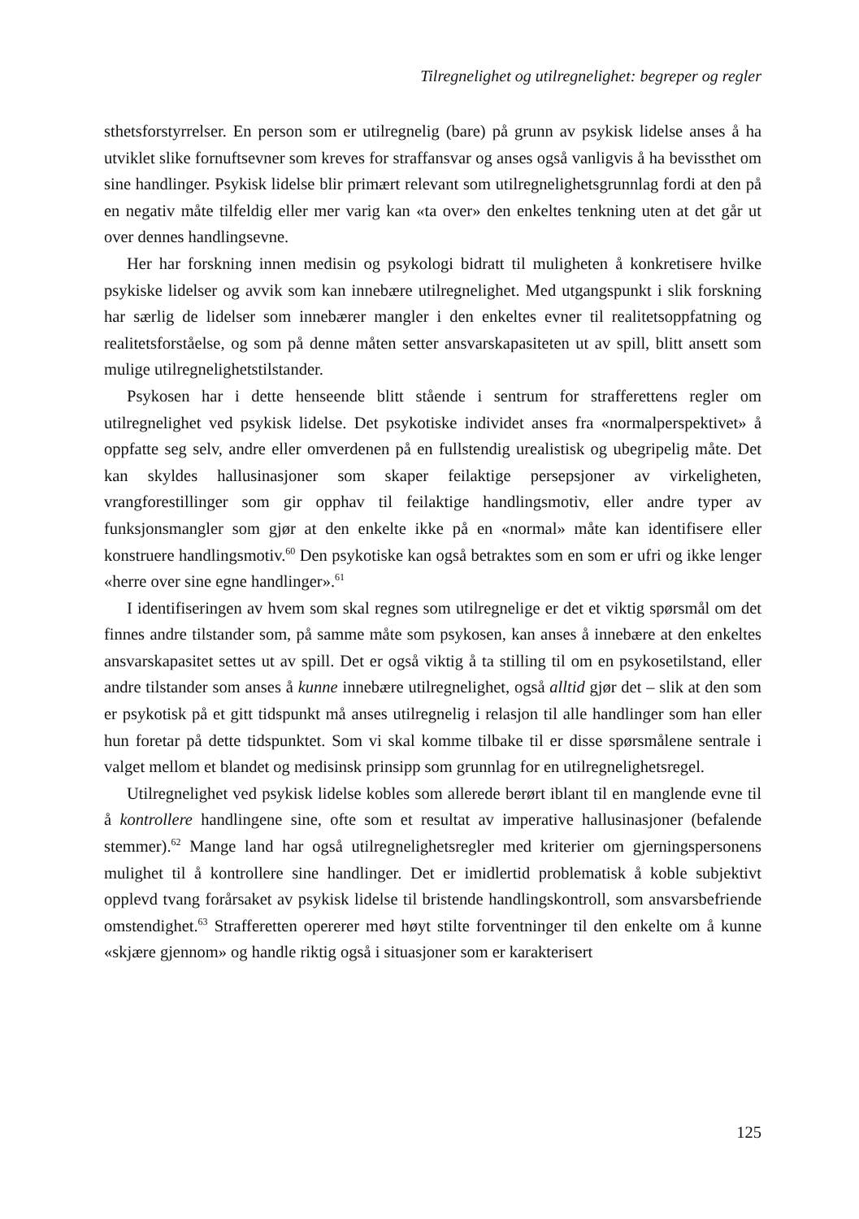Tilregnelighet og utilregnelighet: begreper og regler
sthetsforstyrrelser. En person som er utilregnelig (bare) på grunn av psykisk lidelse anses å ha utviklet slike fornuftsevner som kreves for straffansvar og anses også vanligvis å ha bevissthet om sine handlinger. Psykisk lidelse blir primært relevant som utilregnelighetsgrunnlag fordi at den på en negativ måte tilfeldig eller mer varig kan «ta over» den enkeltes tenkning uten at det går ut over dennes handlingsevne.
Her har forskning innen medisin og psykologi bidratt til muligheten å konkretisere hvilke psykiske lidelser og avvik som kan innebære utilregnelighet. Med utgangspunkt i slik forskning har særlig de lidelser som innebærer mangler i den enkeltes evner til realitetsoppfatning og realitetsforståelse, og som på denne måten setter ansvarskapasiteten ut av spill, blitt ansett som mulige utilregnelighetstilstander.
Psykosen har i dette henseende blitt stående i sentrum for strafferettens regler om utilregnelighet ved psykisk lidelse. Det psykotiske individet anses fra «normalperspektivet» å oppfatte seg selv, andre eller omverdenen på en fullstendig urealistisk og ubegripelig måte. Det kan skyldes hallusinasjoner som skaper feilaktige persepsjoner av virkeligheten, vrangforestillinger som gir opphav til feilaktige handlingsmotiv, eller andre typer av funksjonsmangler som gjør at den enkelte ikke på en «normal» måte kan identifisere eller konstruere handlingsmotiv.<sup>60</sup> Den psykotiske kan også betraktes som en som er ufri og ikke lenger «herre over sine egne handlinger».<sup>61</sup>
I identifiseringen av hvem som skal regnes som utilregnelige er det et viktig spørsmål om det finnes andre tilstander som, på samme måte som psykosen, kan anses å innebære at den enkeltes ansvarskapasitet settes ut av spill. Det er også viktig å ta stilling til om en psykosetilstand, eller andre tilstander som anses å kunne innebære utilregnelighet, også alltid gjør det – slik at den som er psykotisk på et gitt tidspunkt må anses utilregnelig i relasjon til alle handlinger som han eller hun foretar på dette tidspunktet. Som vi skal komme tilbake til er disse spørsmålene sentrale i valget mellom et blandet og medisinsk prinsipp som grunnlag for en utilregnelighetsregel.
Utilregnelighet ved psykisk lidelse kobles som allerede berørt iblant til en manglende evne til å kontrollere handlingene sine, ofte som et resultat av imperative hallusinasjoner (befalende stemmer).<sup>62</sup> Mange land har også utilregnelighetsregler med kriterier om gjerningspersonens mulighet til å kontrollere sine handlinger. Det er imidlertid problematisk å koble subjektivt opplevd tvang forårsaket av psykisk lidelse til bristende handlingskontroll, som ansvarsbefriende omstendighet.<sup>63</sup> Strafferetten opererer med høyt stilte forventninger til den enkelte om å kunne «skjære gjennom» og handle riktig også i situasjoner som er karakterisert
125